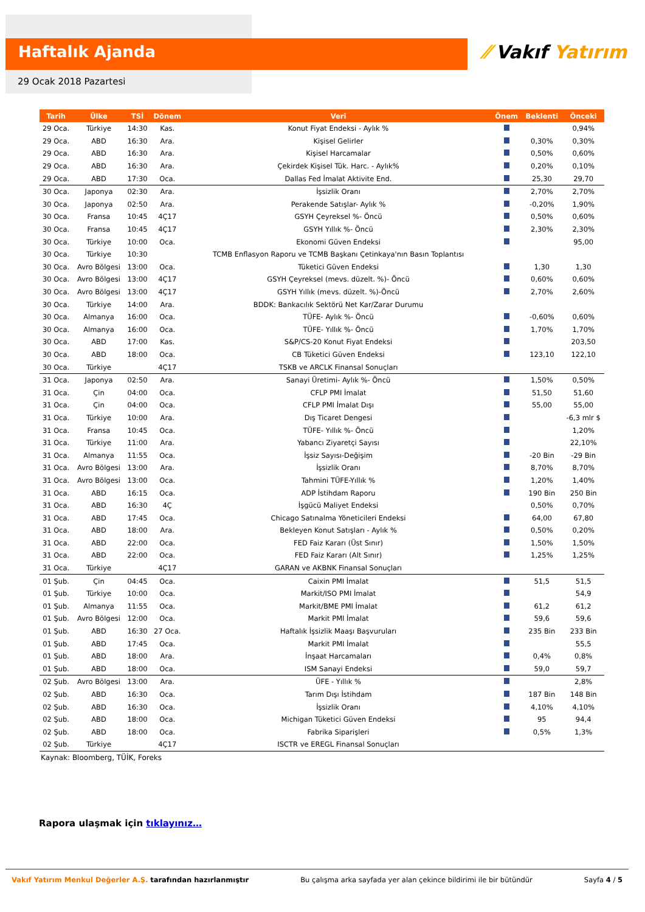Haftalık Ajanda
⁄⁄ Vakıf Yatırım
29 Ocak 2018 Pazartesi
| Tarih | Ülke | TSİ | Dönem | Veri | Önem | Beklenti | Önceki |
| --- | --- | --- | --- | --- | --- | --- | --- |
| 29 Oca. | Türkiye | 14:30 | Kas. | Konut Fiyat Endeksi - Aylık % | | | 0,94% |
| 29 Oca. | ABD | 16:30 | Ara. | Kişisel Gelirler | | 0,30% | 0,30% |
| 29 Oca. | ABD | 16:30 | Ara. | Kişisel Harcamalar | | 0,50% | 0,60% |
| 29 Oca. | ABD | 16:30 | Ara. | Çekirdek Kişisel Tük. Harc. - Aylık% | | 0,20% | 0,10% |
| 29 Oca. | ABD | 17:30 | Oca. | Dallas Fed İmalat Aktivite End. | | 25,30 | 29,70 |
| 30 Oca. | Japonya | 02:30 | Ara. | İşsizlik Oranı | | 2,70% | 2,70% |
| 30 Oca. | Japonya | 02:50 | Ara. | Perakende Satışlar- Aylık % | | -0,20% | 1,90% |
| 30 Oca. | Fransa | 10:45 | 4Ç17 | GSYH Çeyreksel %- Öncü | | 0,50% | 0,60% |
| 30 Oca. | Fransa | 10:45 | 4Ç17 | GSYH Yıllık %- Öncü | | 2,30% | 2,30% |
| 30 Oca. | Türkiye | 10:00 | Oca. | Ekonomi Güven Endeksi | | | 95,00 |
| 30 Oca. | Türkiye | 10:30 | | TCMB Enflasyon Raporu ve TCMB Başkanı Çetinkaya'nın Basın Toplantısı | | | |
| 30 Oca. | Avro Bölgesi | 13:00 | Oca. | Tüketici Güven Endeksi | | 1,30 | 1,30 |
| 30 Oca. | Avro Bölgesi | 13:00 | 4Ç17 | GSYH Çeyreksel (mevs. düzelt. %)- Öncü | | 0,60% | 0,60% |
| 30 Oca. | Avro Bölgesi | 13:00 | 4Ç17 | GSYH Yıllık (mevs. düzelt. %)-Öncü | | 2,70% | 2,60% |
| 30 Oca. | Türkiye | 14:00 | Ara. | BDDK: Bankacılık Sektörü Net Kar/Zarar Durumu | | | |
| 30 Oca. | Almanya | 16:00 | Oca. | TÜFE- Aylık %- Öncü | | -0,60% | 0,60% |
| 30 Oca. | Almanya | 16:00 | Oca. | TÜFE- Yıllık %- Öncü | | 1,70% | 1,70% |
| 30 Oca. | ABD | 17:00 | Kas. | S&P/CS-20 Konut Fiyat Endeksi | | | 203,50 |
| 30 Oca. | ABD | 18:00 | Oca. | CB Tüketici Güven Endeksi | | 123,10 | 122,10 |
| 30 Oca. | Türkiye | | 4Ç17 | TSKB ve ARCLK Finansal Sonuçları | | | |
| 31 Oca. | Japonya | 02:50 | Ara. | Sanayi Üretimi- Aylık %- Öncü | | 1,50% | 0,50% |
| 31 Oca. | Çin | 04:00 | Oca. | CFLP PMI İmalat | | 51,50 | 51,60 |
| 31 Oca. | Çin | 04:00 | Oca. | CFLP PMI İmalat Dışı | | 55,00 | 55,00 |
| 31 Oca. | Türkiye | 10:00 | Ara. | Dış Ticaret Dengesi | | | -6,3 mlr $ |
| 31 Oca. | Fransa | 10:45 | Oca. | TÜFE- Yıllık %- Öncü | | | 1,20% |
| 31 Oca. | Türkiye | 11:00 | Ara. | Yabancı Ziyaretçi Sayısı | | | 22,10% |
| 31 Oca. | Almanya | 11:55 | Oca. | İşsiz Sayısı-Değişim | | -20 Bin | -29 Bin |
| 31 Oca. | Avro Bölgesi | 13:00 | Ara. | İşsizlik Oranı | | 8,70% | 8,70% |
| 31 Oca. | Avro Bölgesi | 13:00 | Oca. | Tahmini TÜFE-Yıllık % | | 1,20% | 1,40% |
| 31 Oca. | ABD | 16:15 | Oca. | ADP İstihdam Raporu | | 190 Bin | 250 Bin |
| 31 Oca. | ABD | 16:30 | 4Ç | İşgücü Maliyet Endeksi | | 0,50% | 0,70% |
| 31 Oca. | ABD | 17:45 | Oca. | Chicago Satınalma Yöneticileri Endeksi | | 64,00 | 67,80 |
| 31 Oca. | ABD | 18:00 | Ara. | Bekleyen Konut Satışları - Aylık % | | 0,50% | 0,20% |
| 31 Oca. | ABD | 22:00 | Oca. | FED Faiz Kararı (Üst Sınır) | | 1,50% | 1,50% |
| 31 Oca. | ABD | 22:00 | Oca. | FED Faiz Kararı (Alt Sınır) | | 1,25% | 1,25% |
| 31 Oca. | Türkiye | | 4Ç17 | GARAN ve AKBNK Finansal Sonuçları | | | |
| 01 Şub. | Çin | 04:45 | Oca. | Caixin PMI İmalat | | 51,5 | 51,5 |
| 01 Şub. | Türkiye | 10:00 | Oca. | Markit/ISO PMI İmalat | | | 54,9 |
| 01 Şub. | Almanya | 11:55 | Oca. | Markit/BME PMI İmalat | | 61,2 | 61,2 |
| 01 Şub. | Avro Bölgesi | 12:00 | Oca. | Markit PMI İmalat | | 59,6 | 59,6 |
| 01 Şub. | ABD | 16:30 | 27 Oca. | Haftalık İşsizlik Maaşı Başvuruları | | 235 Bin | 233 Bin |
| 01 Şub. | ABD | 17:45 | Oca. | Markit PMI İmalat | | | 55,5 |
| 01 Şub. | ABD | 18:00 | Ara. | İnşaat Harcamaları | | 0,4% | 0,8% |
| 01 Şub. | ABD | 18:00 | Oca. | ISM Sanayi Endeksi | | 59,0 | 59,7 |
| 02 Şub. | Avro Bölgesi | 13:00 | Ara. | ÜFE - Yıllık % | | | 2,8% |
| 02 Şub. | ABD | 16:30 | Oca. | Tarım Dışı İstihdam | | 187 Bin | 148 Bin |
| 02 Şub. | ABD | 16:30 | Oca. | İşsizlik Oranı | | 4,10% | 4,10% |
| 02 Şub. | ABD | 18:00 | Oca. | Michigan Tüketici Güven Endeksi | | 95 | 94,4 |
| 02 Şub. | ABD | 18:00 | Oca. | Fabrika Siparişleri | | 0,5% | 1,3% |
| 02 Şub. | Türkiye | | 4Ç17 | ISCTR ve EREGL Finansal Sonuçları | | | |
Kaynak: Bloomberg, TÜİK, Foreks
Rapora ulaşmak için tıklayınız…
Vakıf Yatırım Menkul Değerler A.Ş. tarafından hazırlanmıştır Bu çalışma arka sayfada yer alan çekince bildirimi ile bir bütündür Sayfa 4 / 5